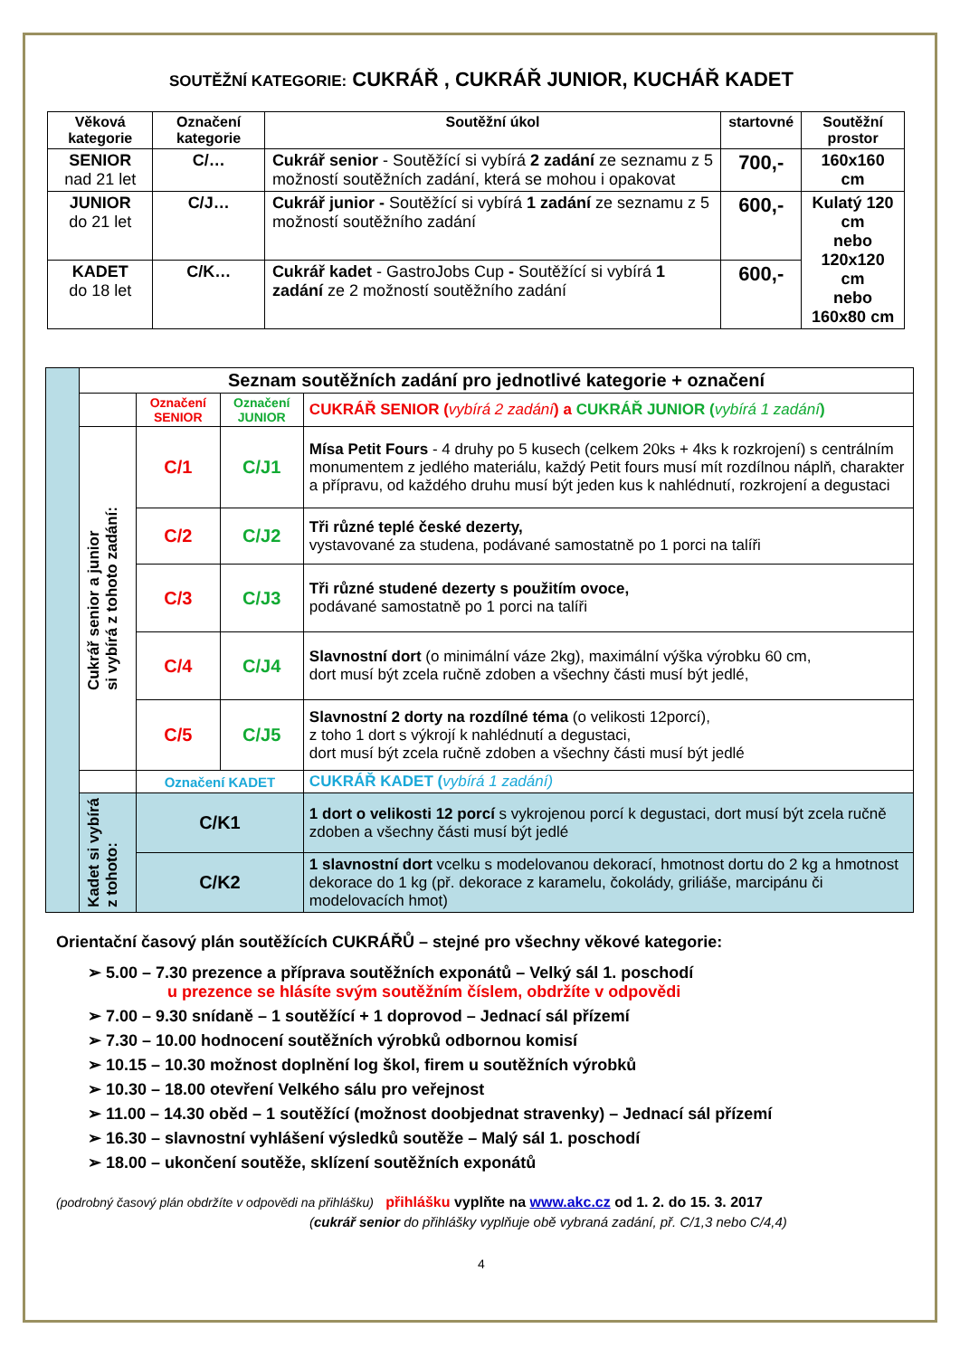SOUTĚŽNÍ KATEGORIE: CUKRÁŘ , CUKRÁŘ JUNIOR, KUCHÁŘ KADET
| Věková kategorie | Označení kategorie | Soutěžní úkol | startovné | Soutěžní prostor |
| --- | --- | --- | --- | --- |
| SENIOR nad 21 let | C/… | Cukrář senior - Soutěžící si vybírá 2 zadání ze seznamu z 5 možností soutěžních zadání, která se mohou i opakovat | 700,- | 160x160 cm |
| JUNIOR do 21 let | C/J… | Cukrář junior - Soutěžící si vybírá 1 zadání ze seznamu z 5 možností soutěžního zadání | 600,- | Kulatý 120 cm nebo 120x120 cm nebo 160x80 cm |
| KADET do 18 let | C/K… | Cukrář kadet - GastroJobs Cup - Soutěžící si vybírá 1 zadání ze 2 možností soutěžního zadání | 600,- | |
| | Seznam soutěžních zadání pro jednotlivé kategorie + označení | | | |
| | | Označení SENIOR | Označení JUNIOR | CUKRÁŘ SENIOR ( vybírá 2 zadání ) a CUKRÁŘ JUNIOR ( vybírá 1 zadání ) |
| | Cukrář senior a junior si vybírá z tohoto zadání: | C/1 | C/J1 | Mísa Petit Fours - 4 druhy po 5 kusech (celkem 20ks + 4ks k rozkrojení) s centrálním monumentem z jedlého materiálu, každý Petit fours musí mít rozdílnou náplň, charakter a přípravu, od každého druhu musí být jeden kus k nahlédnutí, rozkrojení a degustaci |
| | | C/2 | C/J2 | Tři různé teplé české dezerty, vystavované za studena, podávané samostatně po 1 porci na talíři |
| | | C/3 | C/J3 | Tři různé studené dezerty s použitím ovoce, podávané samostatně po 1 porci na talíři |
| | | C/4 | C/J4 | Slavnostní dort (o minimální váze 2kg), maximální výška výrobku 60 cm, dort musí být zcela ručně zdoben a všechny části musí být jedlé, |
| | | C/5 | C/J5 | Slavnostní 2 dorty na rozdílné téma (o velikosti 12porcí), z toho 1 dort s výkrojí k nahlédnutí a degustaci, dort musí být zcela ručně zdoben a všechny části musí být jedlé |
| | | Označení KADET | | CUKRÁŘ KADET ( vybírá 1 zadání) |
| | Kadet si vybírá z tohoto: | C/K1 | | 1 dort o velikosti 12 porcí s vykrojenou porcí k degustaci, dort musí být zcela ručně zdoben a všechny části musí být jedlé |
| | | C/K2 | | 1 slavnostní dort vcelku s modelovanou dekorací, hmotnost dortu do 2 kg a hmotnost dekorace do 1 kg (př. dekorace z karamelu, čokolády, griliáše, marcipánu či modelovacích hmot) |
Orientační časový plán soutěžících CUKRÁŘŮ – stejné pro všechny věkové kategorie:
➢ 5.00 – 7.30 prezence a příprava soutěžních exponátů – Velký sál 1. poschodí
u prezence se hlásíte svým soutěžním číslem, obdržíte v odpovědi
➢ 7.00 – 9.30 snídaně – 1 soutěžící + 1 doprovod – Jednací sál přízemí
➢ 7.30 – 10.00 hodnocení soutěžních výrobků odbornou komisí
➢ 10.15 – 10.30 možnost doplnění log škol, firem u soutěžních výrobků
➢ 10.30 – 18.00 otevření Velkého sálu pro veřejnost
➢ 11.00 – 14.30 oběd – 1 soutěžící (možnost doobjednat stravenky) – Jednací sál přízemí
➢ 16.30 – slavnostní vyhlášení výsledků soutěže – Malý sál 1. poschodí
➢ 18.00 – ukončení soutěže, sklízení soutěžních exponátů
(podrobný časový plán obdržíte v odpovědi na přihlášku) přihlášku vyplňte na www.akc.cz od 1. 2. do 15. 3. 2017
(cukrář senior do přihlášky vyplňuje obě vybraná zadání, př. C/1,3 nebo C/4,4)
4